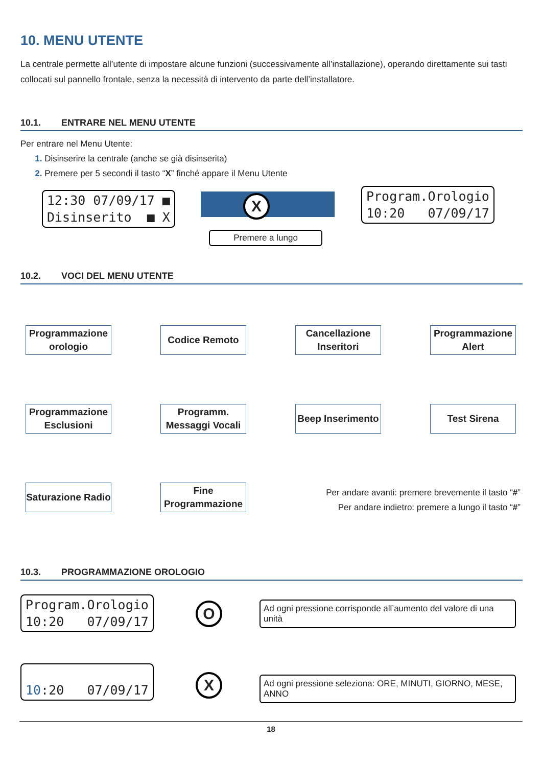10. MENU UTENTE
La centrale permette all’utente di impostare alcune funzioni (successivamente all’installazione), operando direttamente sui tasti collocati sul pannello frontale, senza la necessità di intervento da parte dell’installatore.
10.1. ENTRARE NEL MENU UTENTE
Per entrare nel Menu Utente:
1. Disinserire la centrale (anche se già disinserita)
2. Premere per 5 secondi il tasto “X” finché appare il Menu Utente
12:30 07/09/17 ■
Disinserito ■ X
X
Premere a lungo
Program.Orologio
10:20 07/09/17
10.2. VOCI DEL MENU UTENTE
Programmazione orologio
Codice Remoto Cancellazione Inseritori
Programmazione Alert
Programmazione Esclusioni
Programm. Messaggi Vocali
Beep Inserimento
Test Sirena
Saturazione Radio
Fine Programmazione
Per andare avanti: premere brevemente il tasto “#”
Per andare indietro: premere a lungo il tasto “#”
10.3. PROGRAMMAZIONE OROLOGIO
Program.Orologio
10:20 07/09/17
O
Ad ogni pressione corrisponde all’aumento del valore di una unità
10:20 07/09/17 X
Ad ogni pressione seleziona: ORE, MINUTI, GIORNO, MESE, ANNO
18